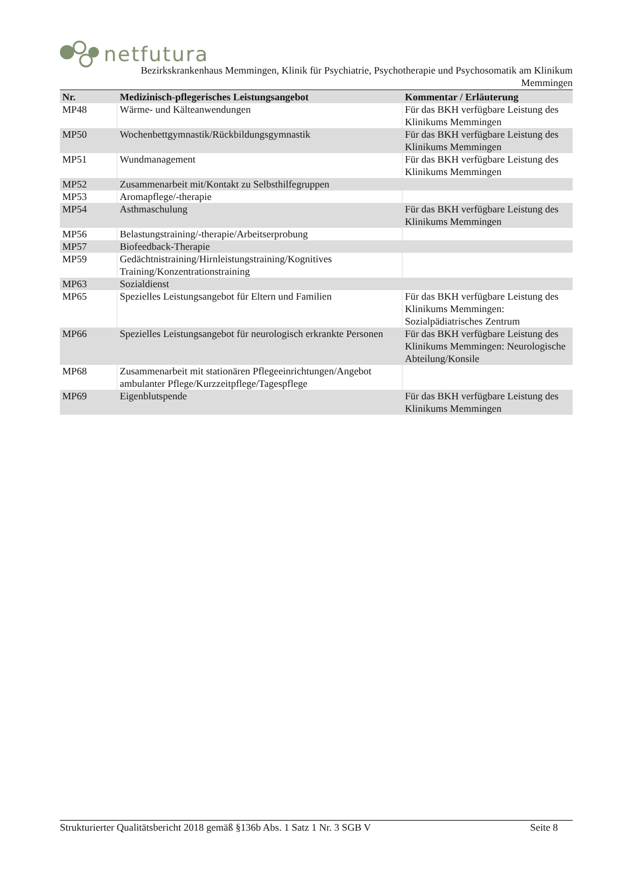netfutura
Bezirkskrankenhaus Memmingen, Klinik für Psychiatrie, Psychotherapie und Psychosomatik am Klinikum
Memmingen
| Nr. | Medizinisch-pflegerisches Leistungsangebot | Kommentar / Erläuterung |
| --- | --- | --- |
| MP48 | Wärme- und Kälteanwendungen | Für das BKH verfügbare Leistung des Klinikums Memmingen |
| MP50 | Wochenbettgymnastik/Rückbildungsgymnastik | Für das BKH verfügbare Leistung des Klinikums Memmingen |
| MP51 | Wundmanagement | Für das BKH verfügbare Leistung des Klinikums Memmingen |
| MP52 | Zusammenarbeit mit/Kontakt zu Selbsthilfegruppen | |
| MP53 | Aromapflege/-therapie | |
| MP54 | Asthmaschulung | Für das BKH verfügbare Leistung des Klinikums Memmingen |
| MP56 | Belastungstraining/-therapie/Arbeitserprobung | |
| MP57 | Biofeedback-Therapie | |
| MP59 | Gedächtnistraining/Hirnleistungstraining/Kognitives Training/Konzentrationstraining | |
| MP63 | Sozialdienst | |
| MP65 | Spezielles Leistungsangebot für Eltern und Familien | Für das BKH verfügbare Leistung des Klinikums Memmingen: Sozialpädiatrisches Zentrum |
| MP66 | Spezielles Leistungsangebot für neurologisch erkrankte Personen | Für das BKH verfügbare Leistung des Klinikums Memmingen: Neurologische Abteilung/Konsile |
| MP68 | Zusammenarbeit mit stationären Pflegeeinrichtungen/Angebot ambulanter Pflege/Kurzzeitpflege/Tagespflege | |
| MP69 | Eigenblutspende | Für das BKH verfügbare Leistung des Klinikums Memmingen |
Strukturierter Qualitätsbericht 2018 gemäß §136b Abs. 1 Satz 1 Nr. 3 SGB V Seite 8